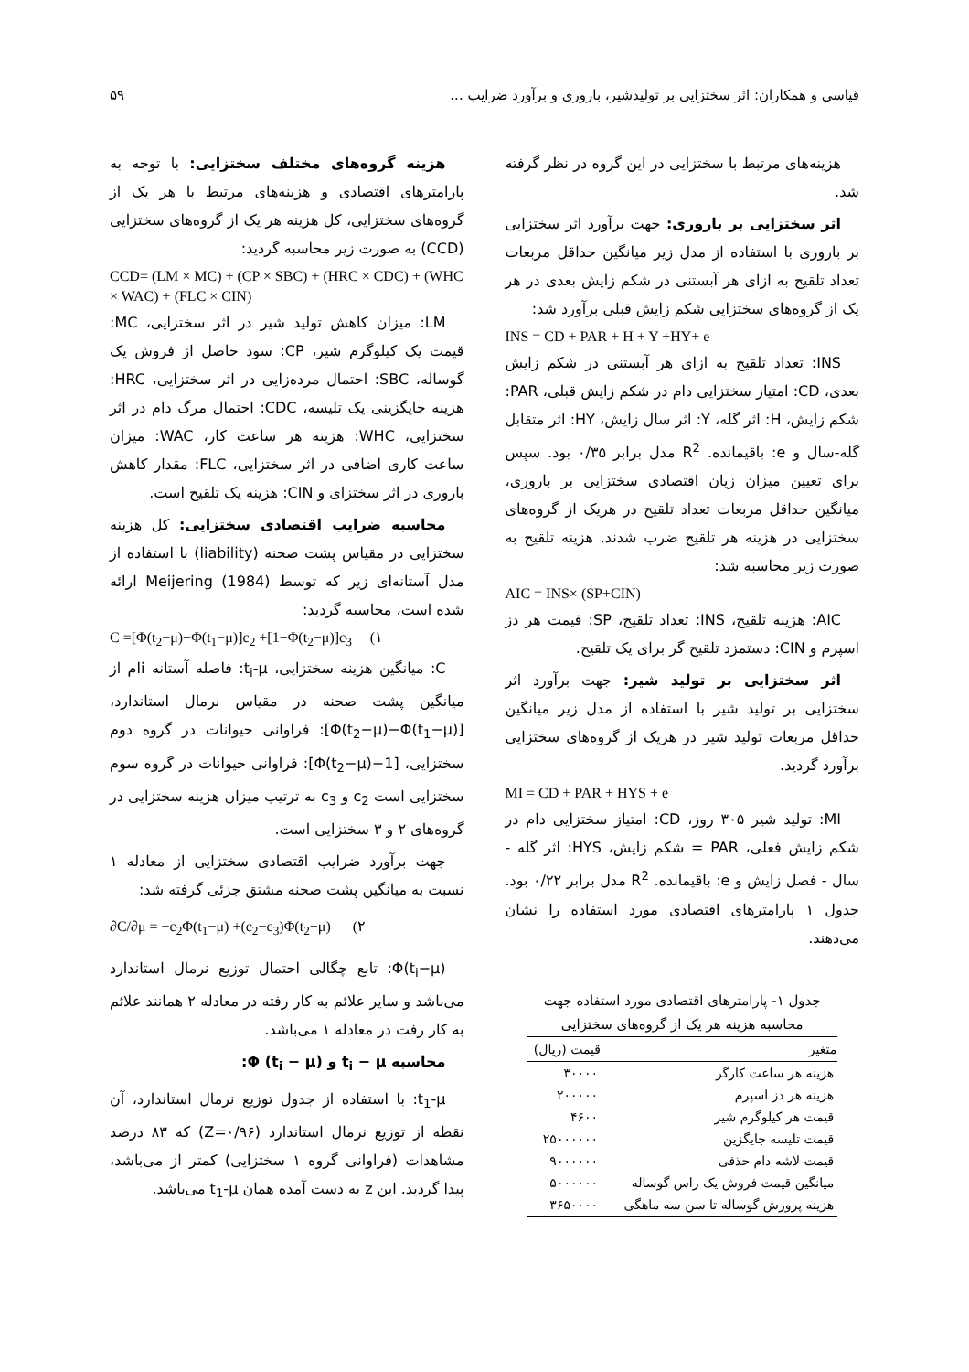قیاسی و همکاران: اثر سختزایی بر تولیدشیر، باروری و برآورد ضرایب ... ۵۹
هزینه‌های مرتبط با سختزایی در این گروه در نظر گرفته شد.
اثر سختزایی بر باروری: جهت برآورد اثر سختزایی بر باروری با استفاده از مدل زیر میانگین حداقل مربعات تعداد تلقیح به ازای هر آبستنی در شکم زایش بعدی در هر یک از گروه‌های سختزایی شکم زایش قبلی برآورد شد:
INS = CD + PAR + H + Y +HY+ e
INS: تعداد تلقیح به ازای هر آبستنی در شکم زایش بعدی، CD: امتیاز سختزایی دام در شکم زایش قبلی، PAR: شکم زایش، H: اثر گله، Y: اثر سال زایش، HY: اثر متقابل گله-سال و e: باقیمانده. R<sup>2</sup> مدل برابر ۰/۳۵ بود. سپس برای تعیین میزان زیان اقتصادی سختزایی بر باروری، میانگین حداقل مربعات تعداد تلقیح در هریک از گروه‌های سختزایی در هزینه هر تلقیح ضرب شدند. هزینه تلقیح به صورت زیر محاسبه شد:
AIC = INS× (SP+CIN)
AIC: هزینه تلقیح، INS: تعداد تلقیح، SP: قیمت هر دز اسپرم و CIN: دستمزد تلقیح گر برای یک تلقیح.
اثر سختزایی بر تولید شیر: جهت برآورد اثر سختزایی بر تولید شیر با استفاده از مدل زیر میانگین حداقل مربعات تولید شیر در هریک از گروه‌های سختزایی برآورد گردید.
MI = CD + PAR + HYS + e
MI: تولید شیر ۳۰۵ روز، CD: امتیاز سختزایی دام در شکم زایش فعلی، PAR = شکم زایش، HYS: اثر گله - سال - فصل زایش و e: باقیمانده. R<sup>2</sup> مدل برابر ۰/۲۲ بود. جدول ۱ پارامترهای اقتصادی مورد استفاده را نشان می‌دهند.
جدول ۱- پارامترهای اقتصادی مورد استفاده جهت
محاسبه هزینه هر یک از گروه‌های سختزایی
| متغیر | قیمت (ریال) |
| --- | --- |
| هزینه هر ساعت کارگر | ۳۰۰۰۰ |
| هزینه هر دز اسپرم | ۲۰۰۰۰۰ |
| قیمت هر کیلوگرم شیر | ۴۶۰۰ |
| قیمت تلیسه جایگزین | ۲۵۰۰۰۰۰۰ |
| قیمت لاشه دام حذفی | ۹۰۰۰۰۰۰ |
| میانگین قیمت فروش یک راس گوساله | ۵۰۰۰۰۰۰ |
| هزینه پرورش گوساله تا سن سه ماهگی | ۳۶۵۰۰۰۰ |
هزینه گروه‌های مختلف سختزایی: با توجه به پارامترهای اقتصادی و هزینه‌های مرتبط با هر یک از گروه‌های سختزایی، کل هزینه هر یک از گروه‌های سختزایی (CCD) به صورت زیر محاسبه گردید:
CCD= (LM × MC) + (CP × SBC) + (HRC × CDC) + (WHC × WAC) + (FLC × CIN)
LM: میزان کاهش تولید شیر در اثر سختزایی، MC: قیمت یک کیلوگرم شیر، CP: سود حاصل از فروش یک گوساله، SBC: احتمال مرده‌زایی در اثر سختزایی، HRC: هزینه جایگزینی یک تلیسه، CDC: احتمال مرگ دام در اثر سختزایی، WHC: هزینه هر ساعت کار، WAC: میزان ساعت کاری اضافی در اثر سختزایی، FLC: مقدار کاهش باروری در اثر سختزای و CIN: هزینه یک تلقیح است.
محاسبه ضرایب اقتصادی سختزایی: کل هزینه سختزایی در مقیاس پشت صحنه (liability) با استفاده از مدل آستانه‌ای زیر که توسط Meijering (1984) ارائه شده است، محاسبه گردید:
C =[Φ(t<sub>2</sub>−μ)−Φ(t<sub>1</sub>−μ)]c<sub>2</sub> +[1−Φ(t<sub>2</sub>−μ)]c<sub>3</sub> (۱
C: میانگین هزینه سختزایی، t<sub>i</sub>-μ: فاصله آستانه iام از میانگین پشت صحنه در مقیاس نرمال استاندارد، [Φ(t<sub>2</sub>−μ)−Φ(t<sub>1</sub>−μ)]: فراوانی حیوانات در گروه دوم سختزایی، [1−Φ(t<sub>2</sub>−μ)]: فراوانی حیوانات در گروه سوم سختزایی است c<sub>2</sub> و c<sub>3</sub> به ترتیب میزان هزینه سختزایی در گروه‌های ۲ و ۳ سختزایی است.
جهت برآورد ضرایب اقتصادی سختزایی از معادله ۱ نسبت به میانگین پشت صحنه مشتق جزئی گرفته شد:
∂C/∂μ = −c<sub>2</sub>Φ(t<sub>1</sub>−μ) +(c<sub>2</sub>−c<sub>3</sub>)Φ(t<sub>2</sub>−μ) (۲
Φ(t<sub>i</sub>−μ): تابع چگالی احتمال توزیع نرمال استاندارد می‌باشد و سایر علائم به کار رفته در معادله ۲ همانند علائم به کار رفت در معادله ۱ می‌باشد.
محاسبه t<sub>i</sub> − μ و Φ (t<sub>i</sub> − μ):
t<sub>1</sub>-μ: با استفاده از جدول توزیع نرمال استاندارد، آن نقطه از توزیع نرمال استاندارد (Z=۰/۹۶) که ۸۳ درصد مشاهدات (فراوانی گروه ۱ سختزایی) کمتر از می‌باشد، پیدا گردید. این z به دست آمده همان t<sub>1</sub>-μ می‌باشد.